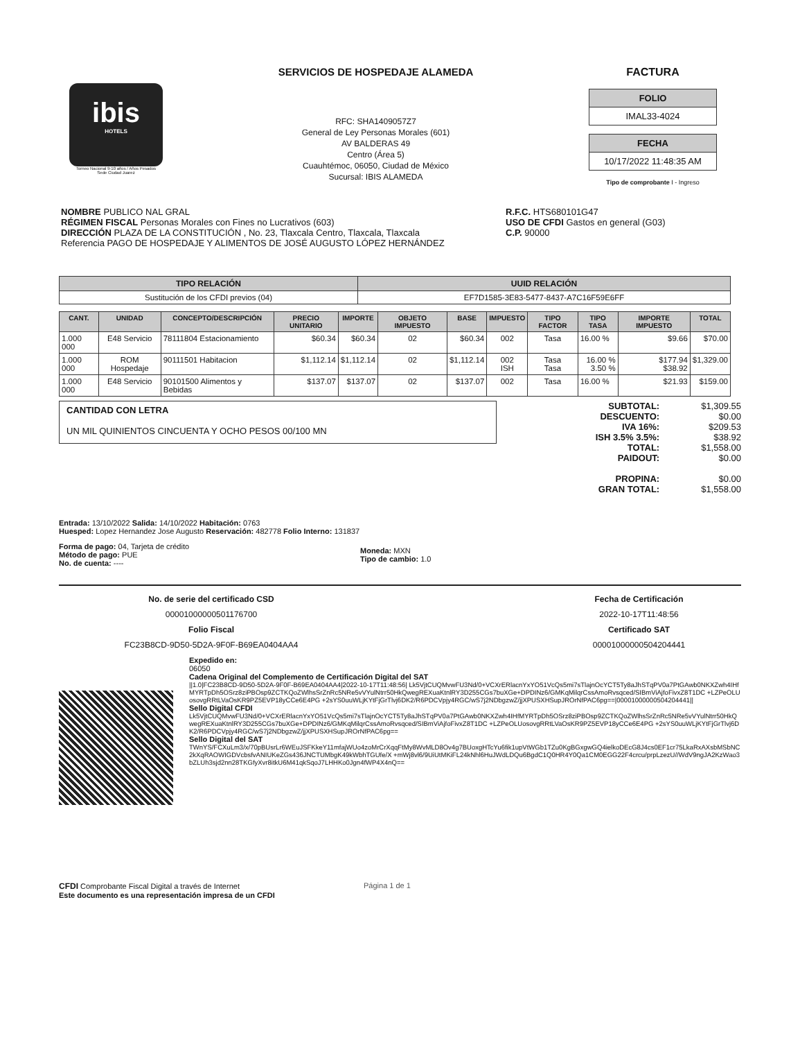ibis
HOTELS
Torneo Nacional 9-10 años / Años Pesados
Sede Ciudad Juarez
SERVICIOS DE HOSPEDAJE ALAMEDA
RFC: SHA1409057Z7
General de Ley Personas Morales (601)
AV BALDERAS 49
Centro (Área 5)
Cuauhtémoc, 06050, Ciudad de México
Sucursal: IBIS ALAMEDA
FACTURA
FOLIO
IMAL33-4024
FECHA
10/17/2022 11:48:35 AM
Tipo de comprobante I - Ingreso
NOMBRE PUBLICO NAL GRAL
RÉGIMEN FISCAL Personas Morales con Fines no Lucrativos (603)
DIRECCIÓN PLAZA DE LA CONSTITUCIÓN , No. 23, Tlaxcala Centro, Tlaxcala, Tlaxcala
Referencia PAGO DE HOSPEDAJE Y ALIMENTOS DE JOSÉ AUGUSTO LÓPEZ HERNÁNDEZ
R.F.C. HTS680101G47
USO DE CFDI Gastos en general (G03)
C.P. 90000
| TIPO RELACIÓN | UUID RELACIÓN |
| --- | --- |
| Sustitución de los CFDI previos (04) | EF7D1585-3E83-5477-8437-A7C16F59E6FF |
| CANT. | UNIDAD | CONCEPTO/DESCRIPCIÓN | PRECIO UNITARIO | IMPORTE | OBJETO IMPUESTO | BASE | IMPUESTO | TIPO FACTOR | TIPO TASA | IMPORTE IMPUESTO | TOTAL |
| --- | --- | --- | --- | --- | --- | --- | --- | --- | --- | --- | --- |
| 1.000 000 | E48 Servicio | 78111804 Estacionamiento | $60.34 | $60.34 | 02 | $60.34 | 002 | Tasa | 16.00 % | $9.66 | $70.00 |
| 1.000 000 | ROM Hospedaje | 90111501 Habitacion | $1,112.14 | $1,112.14 | 02 | $1,112.14 | 002 ISH | Tasa Tasa | 16.00 % 3.50 % | $177.94 $38.92 | $1,329.00 |
| 1.000 000 | E48 Servicio | 90101500 Alimentos y Bebidas | $137.07 | $137.07 | 02 | $137.07 | 002 | Tasa | 16.00 % | $21.93 | $159.00 |
CANTIDAD CON LETRA
UN MIL QUINIENTOS CINCUENTA Y OCHO PESOS 00/100 MN
SUBTOTAL:
DESCUENTO:
IVA 16%:
ISH 3.5% 3.5%:
TOTAL:
PAIDOUT:
PROPINA:
GRAN TOTAL:
$1,309.55
$0.00
$209.53
$38.92
$1,558.00
$0.00
$0.00
$1,558.00
Entrada: 13/10/2022 Salida: 14/10/2022 Habitación: 0763
Huesped: Lopez Hernandez Jose Augusto Reservación: 482778 Folio Interno: 131837
Forma de pago: 04, Tarjeta de crédito
Método de pago: PUE
No. de cuenta: ----
Moneda: MXN
Tipo de cambio: 1.0
No. de serie del certificado CSD
00001000000501176700
Folio Fiscal
FC23B8CD-9D50-5D2A-9F0F-B69EA0404AA4
Fecha de Certificación
2022-10-17T11:48:56
Certificado SAT
00001000000504204441
Expedido en:
06050
Cadena Original del Complemento de Certificación Digital del SAT
||1.0|FC23B8CD-9D50-5D2A-9F0F-B69EA0404AA4|2022-10-17T11:48:56| Lk5VjtCUQMvwFU3Nd/0+VCXrERlacnYxYO51VcQs5mi7sTlajnOcYCT5Ty8aJhSTqPV0a7PtGAwb0NKXZwh4IHfMYRTpDh5OSrz8ziPBOsp9ZCTKQoZWlhsSrZnRc5NRe5vVYulNtrr50HkQwegREXuaKtnlRY3D255CGs7buXGe+DPDINz6/GMKqMilqrCssAmoRvsqced/SIBmViAjfoFivxZ8T1DC +LZPeOLUosovgRRtLVaOsKR9PZ5EVP18yCCe6E4PG +2sYS0uuWLjKYtFjGrTlvj6DK2/R6PDCVpjy4RGC/wS7j2NDbgzwZ/jjXPUSXHSupJROrNfPAC6pg==|00001000000504204441||
Sello Digital CFDI
Lk5VjtCUQMvwFU3Nd/0+VCXrERlacnYxYO51VcQs5mi7sTlajnOcYCT5Ty8aJhSTqPV0a7PtGAwb0NKXZwh4IHfMYRTpDh5OSrz8ziPBOsp9ZCTKQoZWlhsSrZnRc5NRe5vVYulNtrr50HkQwegREXuaKtnlRY3D255CGs7buXGe+DPDINz6/GMKqMilqrCssAmoRvsqced/SIBmViAjfoFivxZ8T1DC +LZPeOLUosovgRRtLVaOsKR9PZ5EVP18yCCe6E4PG +2sYS0uuWLjKYtFjGrTlvj6DK2/R6PDCVpjy4RGC/wS7j2NDbgzwZ/jjXPUSXHSupJROrNfPAC6pg==
Sello Digital del SAT
TWnYS/FCXuLm3/x/70pBUsrLr6WEuJSFKkeY11mfajWUo4zoMrCrXqqFtMy8WvMLD8Ov4g7BUoxgHTcYu6fik1upVtWGb1TZu0KgBGxgwGQ4ielkoDEcG8J4cs0EF1cr75LkaRxAXsbMSbNC2kXqRAOWIGDVcbsfvANIUKeZGs436JNCTUMbgK49kWbhTGUfe/X +mWj8vl6/9UiUtMKiFL24kNhl6HuJWdLDQu6BgdC1Q0HR4Y0Qa1CM0EGG22F4crcu/prpLzezU//WdV9ngJA2KzWao3bZLUh3sjd2nn28TKGfyXvr8itkU6M41qkSqoJ7LHHKo0Jgn4fWP4X4nQ==
CFDI Comprobante Fiscal Digital a través de Internet
Este documento es una representación impresa de un CFDI
Página 1 de 1